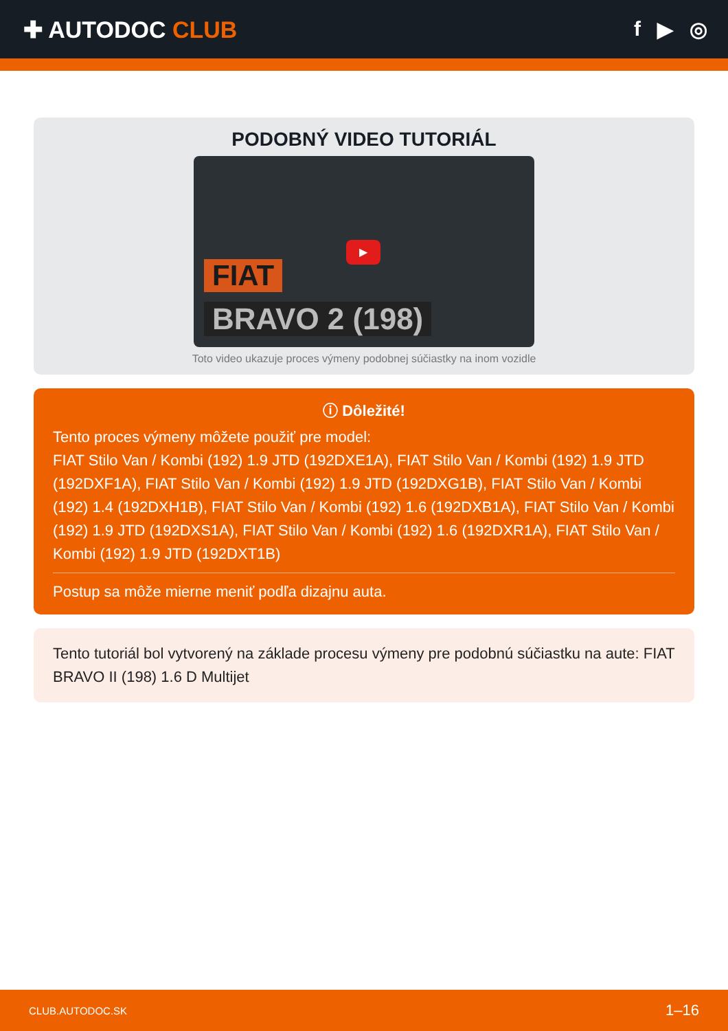✚ AUTODOC CLUB f ▶ ◎
PODOBNÝ VIDEO TUTORIÁL
▶
FIAT
BRAVO 2 (198)
Toto video ukazuje proces výmeny podobnej súčiastky na inom vozidle
ⓘ Dôležité!
Tento proces výmeny môžete použiť pre model:
FIAT Stilo Van / Kombi (192) 1.9 JTD (192DXE1A), FIAT Stilo Van / Kombi (192) 1.9 JTD (192DXF1A), FIAT Stilo Van / Kombi (192) 1.9 JTD (192DXG1B), FIAT Stilo Van / Kombi (192) 1.4 (192DXH1B), FIAT Stilo Van / Kombi (192) 1.6 (192DXB1A), FIAT Stilo Van / Kombi (192) 1.9 JTD (192DXS1A), FIAT Stilo Van / Kombi (192) 1.6 (192DXR1A), FIAT Stilo Van / Kombi (192) 1.9 JTD (192DXT1B)
Postup sa môže mierne meniť podľa dizajnu auta.
Tento tutoriál bol vytvorený na základe procesu výmeny pre podobnú súčiastku na aute: FIAT BRAVO II (198) 1.6 D Multijet
CLUB.AUTODOC.SK 1–16